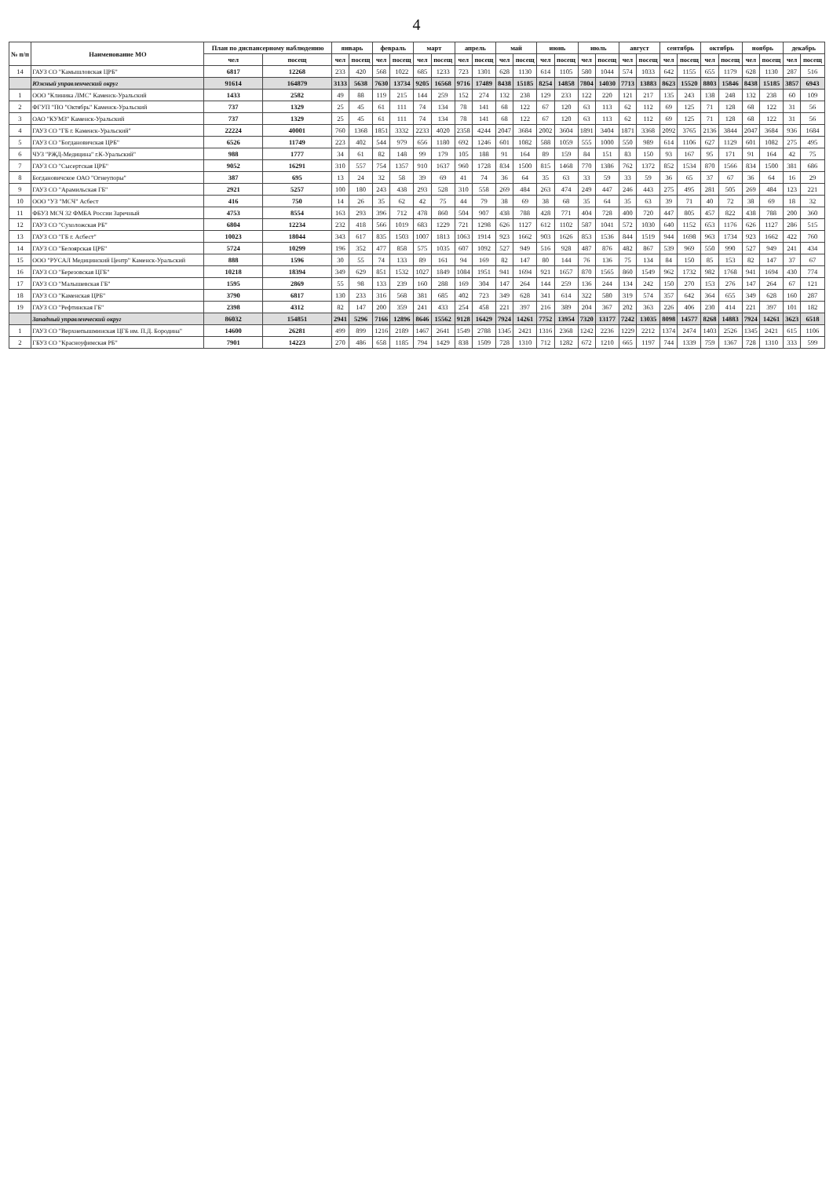4
| № п/п | Наименование МО | План по диспансерному наблюдению | | январь | | февраль | | март | | апрель | | май | | июнь | | июль | | август | | сентябрь | | октябрь | | ноябрь | | декабрь | |
| --- | --- | --- | --- | --- | --- | --- | --- | --- | --- | --- | --- | --- | --- | --- | --- | --- | --- | --- | --- | --- | --- | --- | --- | --- | --- | --- | --- |
| | | чел | посещ | чел | посещ | чел | посещ | чел | посещ | чел | посещ | чел | посещ | чел | посещ | чел | посещ | чел | посещ | чел | посещ | чел | посещ | чел | посещ | чел | посещ |
| 14 | ГАУЗ СО "Камышловская ЦРБ" | 6817 | 12268 | 233 | 420 | 568 | 1022 | 685 | 1233 | 723 | 1301 | 628 | 1130 | 614 | 1105 | 580 | 1044 | 574 | 1033 | 642 | 1155 | 655 | 1179 | 628 | 1130 | 287 | 516 |
| | Южный управленческий округ | 91614 | 164879 | 3133 | 5638 | 7630 | 13734 | 9205 | 16568 | 9716 | 17489 | 8438 | 15185 | 8254 | 14858 | 7804 | 14030 | 7713 | 13883 | 8623 | 15520 | 8803 | 15846 | 8438 | 15185 | 3857 | 6943 |
| 1 | ООО "Клиника ЛМС" Каменск-Уральский | 1433 | 2582 | 49 | 88 | 119 | 215 | 144 | 259 | 152 | 274 | 132 | 238 | 129 | 233 | 122 | 220 | 121 | 217 | 135 | 243 | 138 | 248 | 132 | 238 | 60 | 109 |
| 2 | ФГУП "ПО "Октябрь" Каменск-Уральский | 737 | 1329 | 25 | 45 | 61 | 111 | 74 | 134 | 78 | 141 | 68 | 122 | 67 | 120 | 63 | 113 | 62 | 112 | 69 | 125 | 71 | 128 | 68 | 122 | 31 | 56 |
| 3 | ОАО "КУМЗ" Каменск-Уральский | 737 | 1329 | 25 | 45 | 61 | 111 | 74 | 134 | 78 | 141 | 68 | 122 | 67 | 120 | 63 | 113 | 62 | 112 | 69 | 125 | 71 | 128 | 68 | 122 | 31 | 56 |
| 4 | ГАУЗ СО "ГБ г. Каменск-Уральский" | 22224 | 40001 | 760 | 1368 | 1851 | 3332 | 2233 | 4020 | 2358 | 4244 | 2047 | 3684 | 2002 | 3604 | 1891 | 3404 | 1871 | 3368 | 2092 | 3765 | 2136 | 3844 | 2047 | 3684 | 936 | 1684 |
| 5 | ГАУЗ СО "Богдановичская ЦРБ" | 6526 | 11749 | 223 | 402 | 544 | 979 | 656 | 1180 | 692 | 1246 | 601 | 1082 | 588 | 1059 | 555 | 1000 | 550 | 989 | 614 | 1106 | 627 | 1129 | 601 | 1082 | 275 | 495 |
| 6 | ЧУЗ "РЖД-Медицина" г.К-Уральский" | 988 | 1777 | 34 | 61 | 82 | 148 | 99 | 179 | 105 | 188 | 91 | 164 | 89 | 159 | 84 | 151 | 83 | 150 | 93 | 167 | 95 | 171 | 91 | 164 | 42 | 75 |
| 7 | ГАУЗ СО "Сысертская ЦРБ" | 9052 | 16291 | 310 | 557 | 754 | 1357 | 910 | 1637 | 960 | 1728 | 834 | 1500 | 815 | 1468 | 770 | 1386 | 762 | 1372 | 852 | 1534 | 870 | 1566 | 834 | 1500 | 381 | 686 |
| 8 | Богдановичское ОАО "Огнеупоры" | 387 | 695 | 13 | 24 | 32 | 58 | 39 | 69 | 41 | 74 | 36 | 64 | 35 | 63 | 33 | 59 | 33 | 59 | 36 | 65 | 37 | 67 | 36 | 64 | 16 | 29 |
| 9 | ГАУЗ СО "Арамильская ГБ" | 2921 | 5257 | 100 | 180 | 243 | 438 | 293 | 528 | 310 | 558 | 269 | 484 | 263 | 474 | 249 | 447 | 246 | 443 | 275 | 495 | 281 | 505 | 269 | 484 | 123 | 221 |
| 10 | ООО "УЗ "МСЧ" Асбест | 416 | 750 | 14 | 26 | 35 | 62 | 42 | 75 | 44 | 79 | 38 | 69 | 38 | 68 | 35 | 64 | 35 | 63 | 39 | 71 | 40 | 72 | 38 | 69 | 18 | 32 |
| 11 | ФБУЗ МСЧ 32 ФМБА России Заречный | 4753 | 8554 | 163 | 293 | 396 | 712 | 478 | 860 | 504 | 907 | 438 | 788 | 428 | 771 | 404 | 728 | 400 | 720 | 447 | 805 | 457 | 822 | 438 | 788 | 200 | 360 |
| 12 | ГАУЗ СО "Сухоложская РБ" | 6804 | 12234 | 232 | 418 | 566 | 1019 | 683 | 1229 | 721 | 1298 | 626 | 1127 | 612 | 1102 | 587 | 1041 | 572 | 1030 | 640 | 1152 | 653 | 1176 | 626 | 1127 | 286 | 515 |
| 13 | ГАУЗ СО "ГБ г. Асбест" | 10023 | 18044 | 343 | 617 | 835 | 1503 | 1007 | 1813 | 1063 | 1914 | 923 | 1662 | 903 | 1626 | 853 | 1536 | 844 | 1519 | 944 | 1698 | 963 | 1734 | 923 | 1662 | 422 | 760 |
| 14 | ГАУЗ СО "Белоярская ЦРБ" | 5724 | 10299 | 196 | 352 | 477 | 858 | 575 | 1035 | 607 | 1092 | 527 | 949 | 516 | 928 | 487 | 876 | 482 | 867 | 539 | 969 | 550 | 990 | 527 | 949 | 241 | 434 |
| 15 | ООО "РУСАЛ Медицинский Центр" Каменск-Уральский | 888 | 1596 | 30 | 55 | 74 | 133 | 89 | 161 | 94 | 169 | 82 | 147 | 80 | 144 | 76 | 136 | 75 | 134 | 84 | 150 | 85 | 153 | 82 | 147 | 37 | 67 |
| 16 | ГАУЗ СО "Березовская ЦГБ" | 10218 | 18394 | 349 | 629 | 851 | 1532 | 1027 | 1849 | 1084 | 1951 | 941 | 1694 | 921 | 1657 | 870 | 1565 | 860 | 1549 | 962 | 1732 | 982 | 1768 | 941 | 1694 | 430 | 774 |
| 17 | ГАУЗ СО "Малышевская ГБ" | 1595 | 2869 | 55 | 98 | 133 | 239 | 160 | 288 | 169 | 304 | 147 | 264 | 144 | 259 | 136 | 244 | 134 | 242 | 150 | 270 | 153 | 276 | 147 | 264 | 67 | 121 |
| 18 | ГАУЗ СО "Каменская ЦРБ" | 3790 | 6817 | 130 | 233 | 316 | 568 | 381 | 685 | 402 | 723 | 349 | 628 | 341 | 614 | 322 | 580 | 319 | 574 | 357 | 642 | 364 | 655 | 349 | 628 | 160 | 287 |
| 19 | ГАУЗ СО "Рефтинская ГБ" | 2398 | 4312 | 82 | 147 | 200 | 359 | 241 | 433 | 254 | 458 | 221 | 397 | 216 | 389 | 204 | 367 | 202 | 363 | 226 | 406 | 230 | 414 | 221 | 397 | 101 | 182 |
| | Западный управленческий округ | 86032 | 154851 | 2941 | 5296 | 7166 | 12896 | 8646 | 15562 | 9128 | 16429 | 7924 | 14261 | 7752 | 13954 | 7320 | 13177 | 7242 | 13035 | 8098 | 14577 | 8268 | 14883 | 7924 | 14261 | 3623 | 6518 |
| 1 | ГАУЗ СО "Верхнепышминская ЦГБ им. П.Д. Бородина" | 14600 | 26281 | 499 | 899 | 1216 | 2189 | 1467 | 2641 | 1549 | 2788 | 1345 | 2421 | 1316 | 2368 | 1242 | 2236 | 1229 | 2212 | 1374 | 2474 | 1403 | 2526 | 1345 | 2421 | 615 | 1106 |
| 2 | ГБУЗ СО "Красноуфимская РБ" | 7901 | 14223 | 270 | 486 | 658 | 1185 | 794 | 1429 | 838 | 1509 | 728 | 1310 | 712 | 1282 | 672 | 1210 | 665 | 1197 | 744 | 1339 | 759 | 1367 | 728 | 1310 | 333 | 599 |